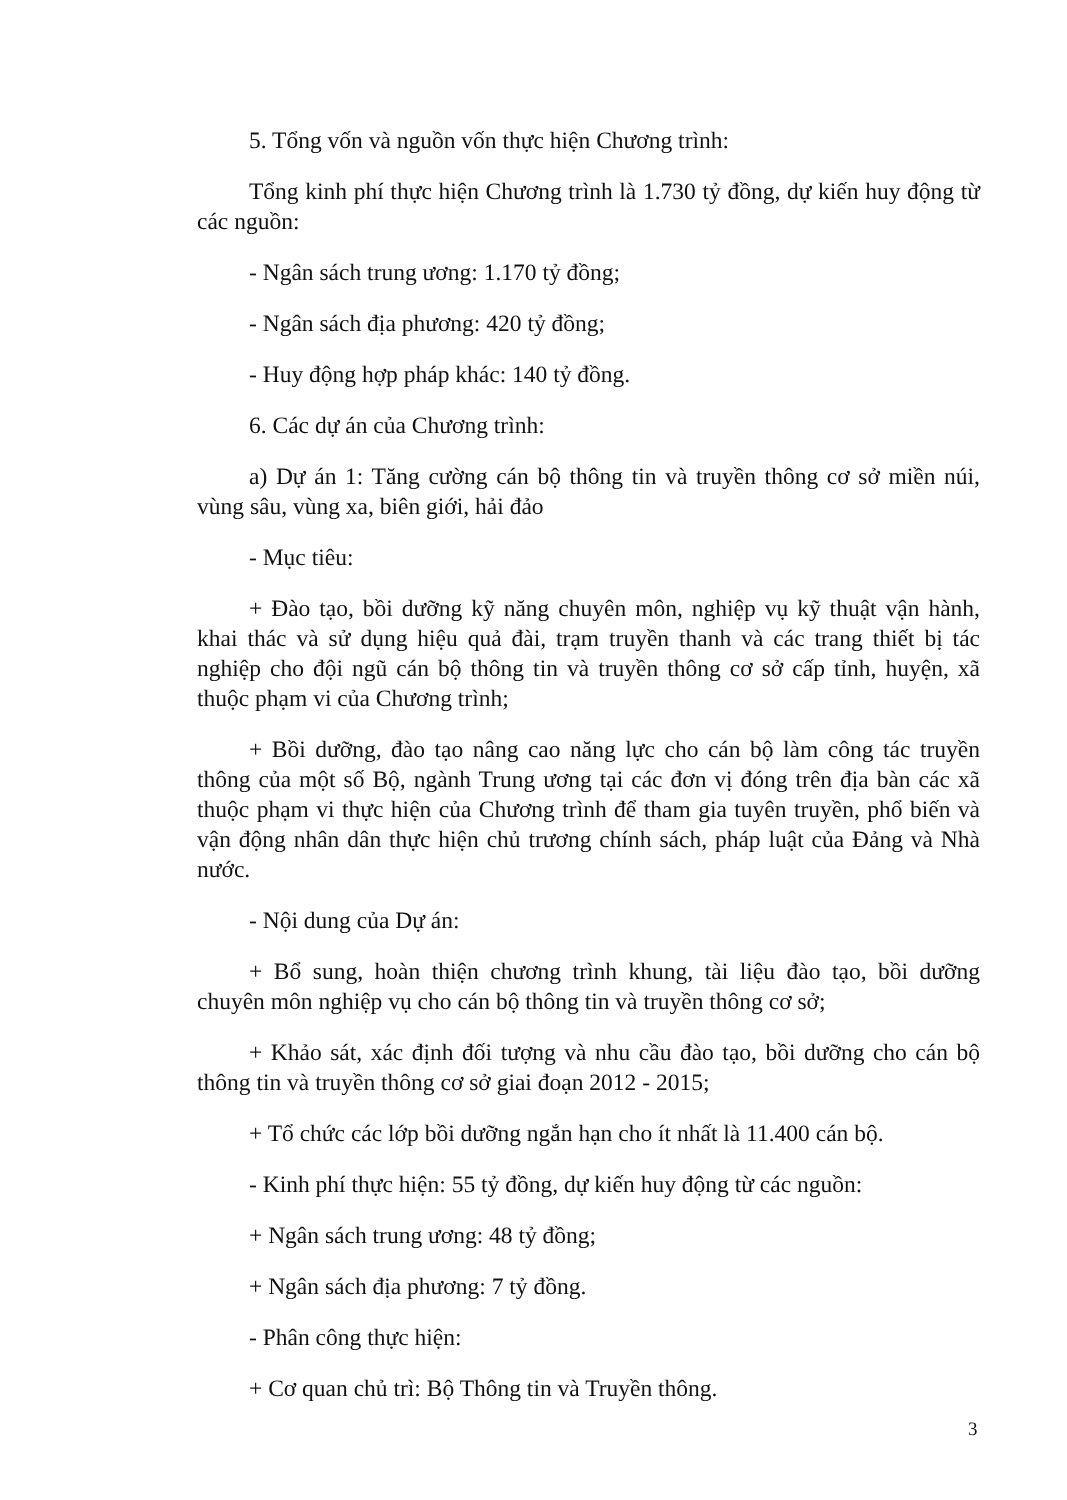5. Tổng vốn và nguồn vốn thực hiện Chương trình:
Tổng kinh phí thực hiện Chương trình là 1.730 tỷ đồng, dự kiến huy động từ các nguồn:
- Ngân sách trung ương: 1.170 tỷ đồng;
- Ngân sách địa phương: 420 tỷ đồng;
- Huy động hợp pháp khác: 140 tỷ đồng.
6. Các dự án của Chương trình:
a) Dự án 1: Tăng cường cán bộ thông tin và truyền thông cơ sở miền núi, vùng sâu, vùng xa, biên giới, hải đảo
- Mục tiêu:
+ Đào tạo, bồi dưỡng kỹ năng chuyên môn, nghiệp vụ kỹ thuật vận hành, khai thác và sử dụng hiệu quả đài, trạm truyền thanh và các trang thiết bị tác nghiệp cho đội ngũ cán bộ thông tin và truyền thông cơ sở cấp tỉnh, huyện, xã thuộc phạm vi của Chương trình;
+ Bồi dưỡng, đào tạo nâng cao năng lực cho cán bộ làm công tác truyền thông của một số Bộ, ngành Trung ương tại các đơn vị đóng trên địa bàn các xã thuộc phạm vi thực hiện của Chương trình để tham gia tuyên truyền, phổ biến và vận động nhân dân thực hiện chủ trương chính sách, pháp luật của Đảng và Nhà nước.
- Nội dung của Dự án:
+ Bổ sung, hoàn thiện chương trình khung, tài liệu đào tạo, bồi dưỡng chuyên môn nghiệp vụ cho cán bộ thông tin và truyền thông cơ sở;
+ Khảo sát, xác định đối tượng và nhu cầu đào tạo, bồi dưỡng cho cán bộ thông tin và truyền thông cơ sở giai đoạn 2012 - 2015;
+ Tổ chức các lớp bồi dưỡng ngắn hạn cho ít nhất là 11.400 cán bộ.
- Kinh phí thực hiện: 55 tỷ đồng, dự kiến huy động từ các nguồn:
+ Ngân sách trung ương: 48 tỷ đồng;
+ Ngân sách địa phương: 7 tỷ đồng.
- Phân công thực hiện:
+ Cơ quan chủ trì: Bộ Thông tin và Truyền thông.
3